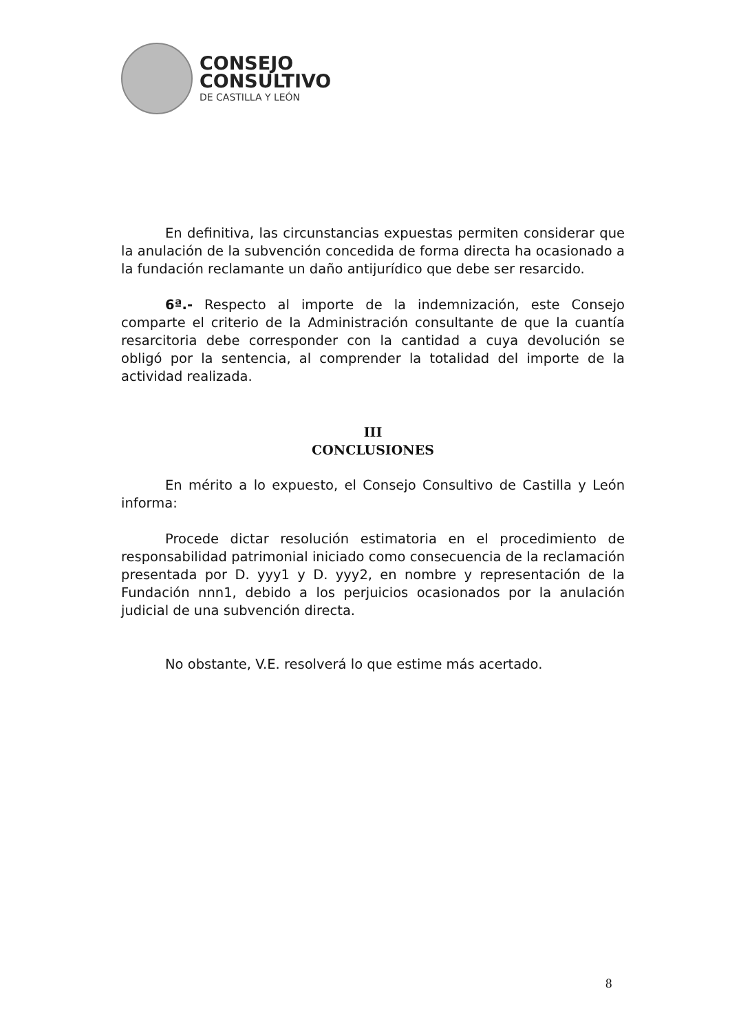CONSEJO
CONSULTIVO
DE CASTILLA Y LEÓN
En definitiva, las circunstancias expuestas permiten considerar que la anulación de la subvención concedida de forma directa ha ocasionado a la fundación reclamante un daño antijurídico que debe ser resarcido.
6ª.- Respecto al importe de la indemnización, este Consejo comparte el criterio de la Administración consultante de que la cuantía resarcitoria debe corresponder con la cantidad a cuya devolución se obligó por la sentencia, al comprender la totalidad del importe de la actividad realizada.
III
CONCLUSIONES
En mérito a lo expuesto, el Consejo Consultivo de Castilla y León informa:
Procede dictar resolución estimatoria en el procedimiento de responsabilidad patrimonial iniciado como consecuencia de la reclamación presentada por D. yyy1 y D. yyy2, en nombre y representación de la Fundación nnn1, debido a los perjuicios ocasionados por la anulación judicial de una subvención directa.
No obstante, V.E. resolverá lo que estime más acertado.
8